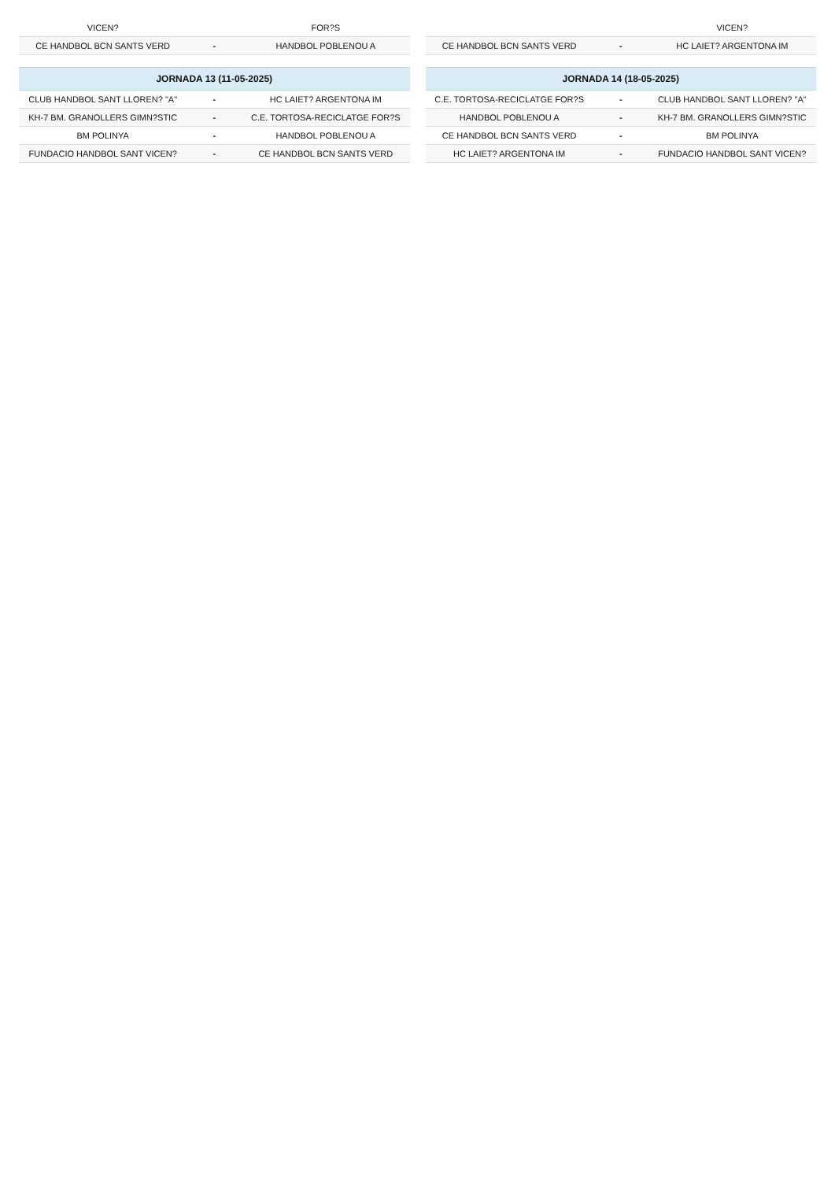| VICEN? | | FOR?S |
| CE HANDBOL BCN SANTS VERD | - | HANDBOL POBLENOU A |
| JORNADA 13 (11-05-2025) | | |
| --- | --- | --- |
| CLUB HANDBOL SANT LLOREN? "A" | - | HC LAIET? ARGENTONA IM |
| KH-7 BM. GRANOLLERS GIMN?STIC | - | C.E. TORTOSA-RECICLATGE FOR?S |
| BM POLINYA | - | HANDBOL POBLENOU A |
| FUNDACIO HANDBOL SANT VICEN? | - | CE HANDBOL BCN SANTS VERD |
| | | VICEN? |
| CE HANDBOL BCN SANTS VERD | - | HC LAIET? ARGENTONA IM |
| JORNADA 14 (18-05-2025) | | |
| --- | --- | --- |
| C.E. TORTOSA-RECICLATGE FOR?S | - | CLUB HANDBOL SANT LLOREN? "A" |
| HANDBOL POBLENOU A | - | KH-7 BM. GRANOLLERS GIMN?STIC |
| CE HANDBOL BCN SANTS VERD | - | BM POLINYA |
| HC LAIET? ARGENTONA IM | - | FUNDACIO HANDBOL SANT VICEN? |